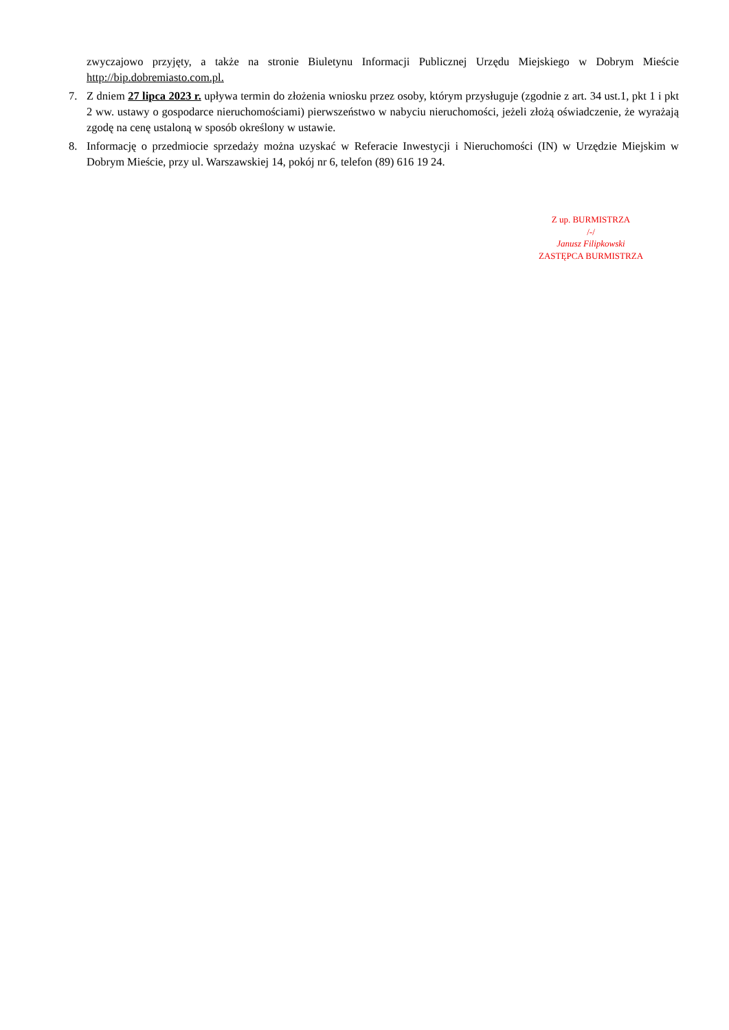zwyczajowo przyjęty, a także na stronie Biuletynu Informacji Publicznej Urzędu Miejskiego w Dobrym Mieście http://bip.dobremiasto.com.pl.
7. Z dniem 27 lipca 2023 r. upływa termin do złożenia wniosku przez osoby, którym przysługuje (zgodnie z art. 34 ust.1, pkt 1 i pkt 2 ww. ustawy o gospodarce nieruchomościami) pierwszeństwo w nabyciu nieruchomości, jeżeli złożą oświadczenie, że wyrażają zgodę na cenę ustaloną w sposób określony w ustawie.
8. Informację o przedmiocie sprzedaży można uzyskać w Referacie Inwestycji i Nieruchomości (IN) w Urzędzie Miejskim w Dobrym Mieście, przy ul. Warszawskiej 14, pokój nr 6, telefon (89) 616 19 24.
Z up. BURMISTRZA
/-/
Janusz Filipkowski
ZASTĘPCA BURMISTRZA